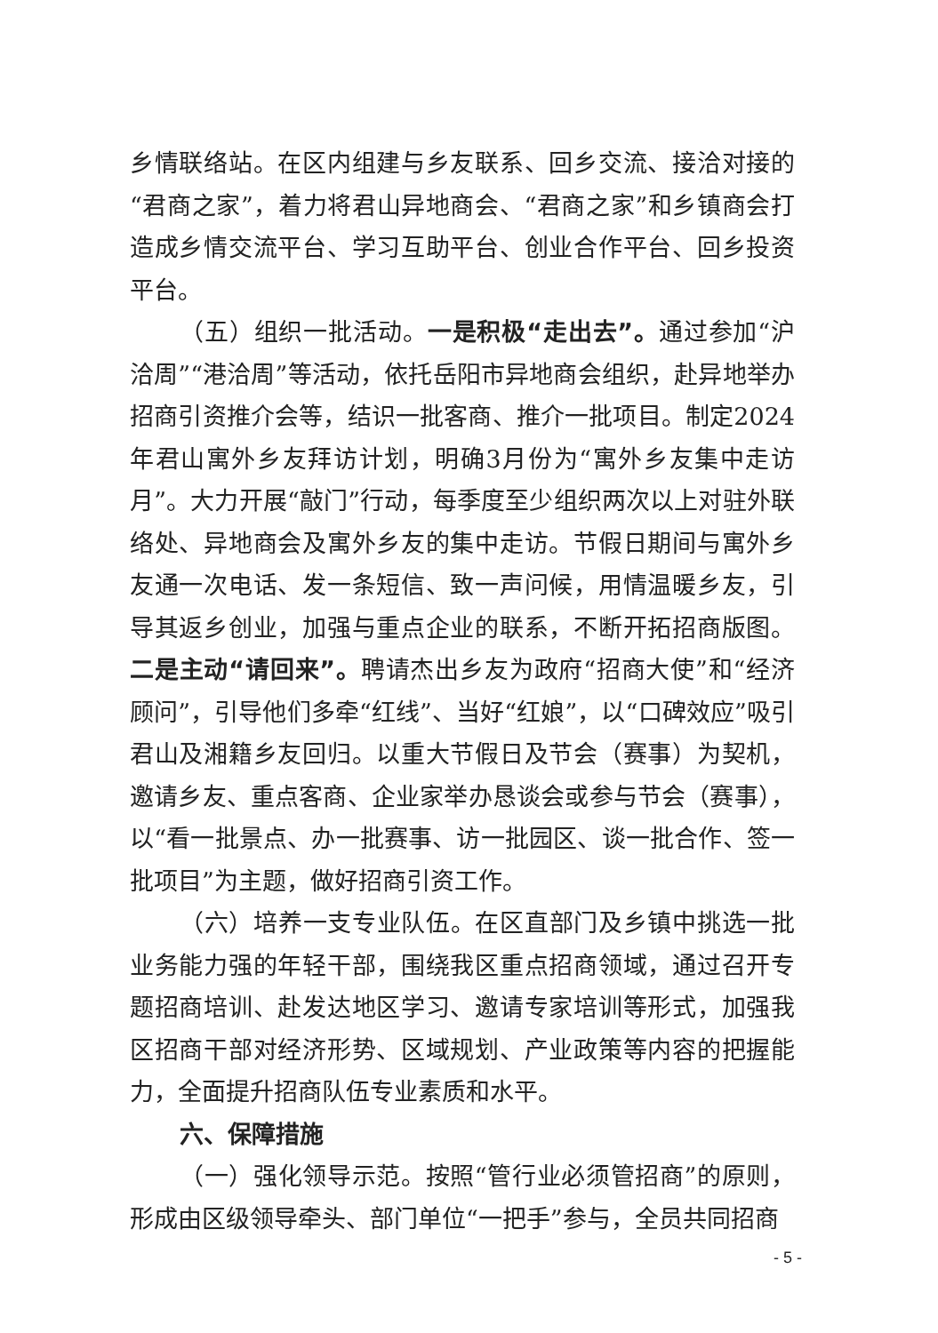乡情联络站。在区内组建与乡友联系、回乡交流、接洽对接的“君商之家”，着力将君山异地商会、“君商之家”和乡镇商会打造成乡情交流平台、学习互助平台、创业合作平台、回乡投资平台。
（五）组织一批活动。一是积极“走出去”。通过参加“沪洽周”“港洽周”等活动，依托岳阳市异地商会组织，赴异地举办招商引资推介会等，结识一批客商、推介一批项目。制定2024年君山寓外乡友拜访计划，明确3月份为“寓外乡友集中走访月”。大力开展“敲门”行动，每季度至少组织两次以上对驻外联络处、异地商会及寓外乡友的集中走访。节假日期间与寓外乡友通一次电话、发一条短信、致一声问候，用情温暖乡友，引导其返乡创业，加强与重点企业的联系，不断开拓招商版图。二是主动“请回来”。聘请杰出乡友为政府“招商大使”和“经济顾问”，引导他们多牵“红线”、当好“红娘”，以“口碑效应”吸引君山及湘籍乡友回归。以重大节假日及节会（赛事）为契机，邀请乡友、重点客商、企业家举办恳谈会或参与节会（赛事），以“看一批景点、办一批赛事、访一批园区、谈一批合作、签一批项目”为主题，做好招商引资工作。
（六）培养一支专业队伍。在区直部门及乡镇中挑选一批业务能力强的年轻干部，围绕我区重点招商领域，通过召开专题招商培训、赴发达地区学习、邀请专家培训等形式，加强我区招商干部对经济形势、区域规划、产业政策等内容的把握能力，全面提升招商队伍专业素质和水平。
六、保障措施
（一）强化领导示范。按照“管行业必须管招商”的原则，形成由区级领导牵头、部门单位“一把手”参与，全员共同招商
- 5 -